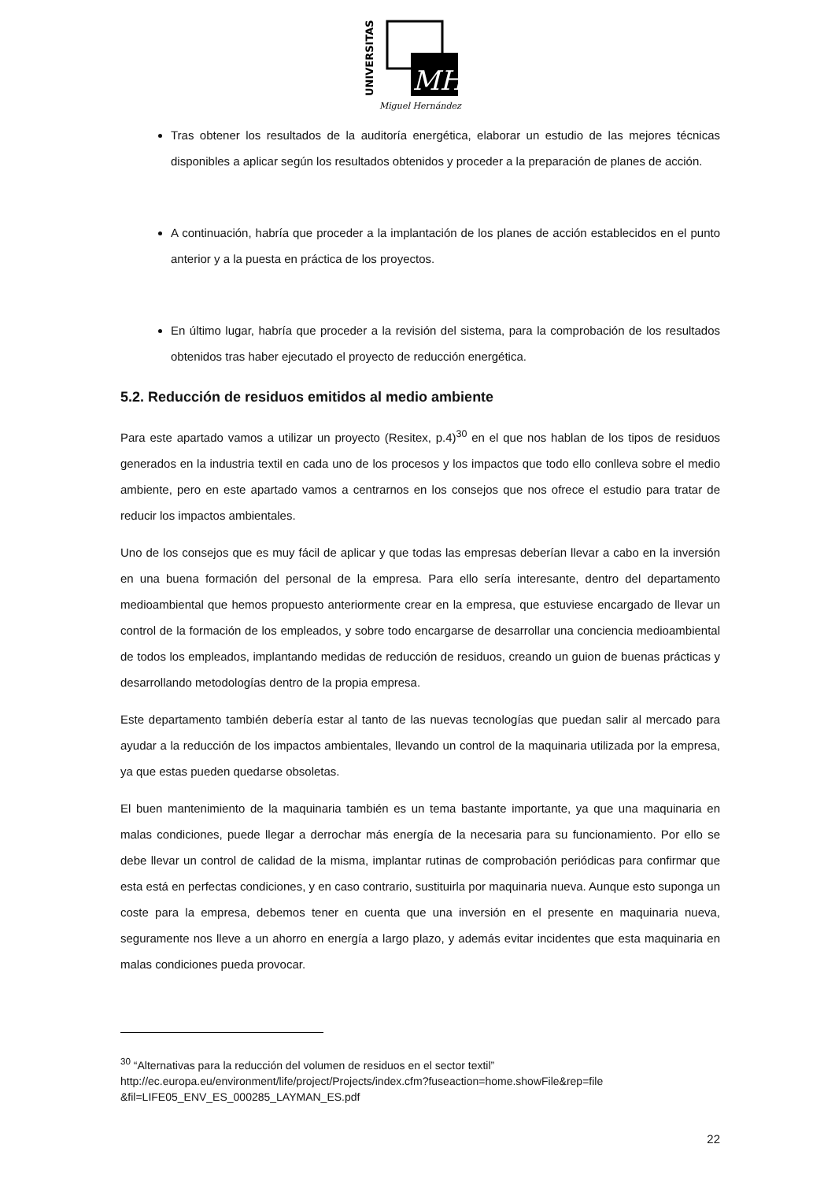UNIVERSITAS
MH
Miguel Hernández
Tras obtener los resultados de la auditoría energética, elaborar un estudio de las mejores técnicas disponibles a aplicar según los resultados obtenidos y proceder a la preparación de planes de acción.
A continuación, habría que proceder a la implantación de los planes de acción establecidos en el punto anterior y a la puesta en práctica de los proyectos.
En último lugar, habría que proceder a la revisión del sistema, para la comprobación de los resultados obtenidos tras haber ejecutado el proyecto de reducción energética.
5.2. Reducción de residuos emitidos al medio ambiente
Para este apartado vamos a utilizar un proyecto (Resitex, p.4)<sup>30</sup> en el que nos hablan de los tipos de residuos generados en la industria textil en cada uno de los procesos y los impactos que todo ello conlleva sobre el medio ambiente, pero en este apartado vamos a centrarnos en los consejos que nos ofrece el estudio para tratar de reducir los impactos ambientales.
Uno de los consejos que es muy fácil de aplicar y que todas las empresas deberían llevar a cabo en la inversión en una buena formación del personal de la empresa. Para ello sería interesante, dentro del departamento medioambiental que hemos propuesto anteriormente crear en la empresa, que estuviese encargado de llevar un control de la formación de los empleados, y sobre todo encargarse de desarrollar una conciencia medioambiental de todos los empleados, implantando medidas de reducción de residuos, creando un guion de buenas prácticas y desarrollando metodologías dentro de la propia empresa.
Este departamento también debería estar al tanto de las nuevas tecnologías que puedan salir al mercado para ayudar a la reducción de los impactos ambientales, llevando un control de la maquinaria utilizada por la empresa, ya que estas pueden quedarse obsoletas.
El buen mantenimiento de la maquinaria también es un tema bastante importante, ya que una maquinaria en malas condiciones, puede llegar a derrochar más energía de la necesaria para su funcionamiento. Por ello se debe llevar un control de calidad de la misma, implantar rutinas de comprobación periódicas para confirmar que esta está en perfectas condiciones, y en caso contrario, sustituirla por maquinaria nueva. Aunque esto suponga un coste para la empresa, debemos tener en cuenta que una inversión en el presente en maquinaria nueva, seguramente nos lleve a un ahorro en energía a largo plazo, y además evitar incidentes que esta maquinaria en malas condiciones pueda provocar.
<sup>30</sup> “Alternativas para la reducción del volumen de residuos en el sector textil”
http://ec.europa.eu/environment/life/project/Projects/index.cfm?fuseaction=home.showFile&rep=file &fil=LIFE05_ENV_ES_000285_LAYMAN_ES.pdf
22